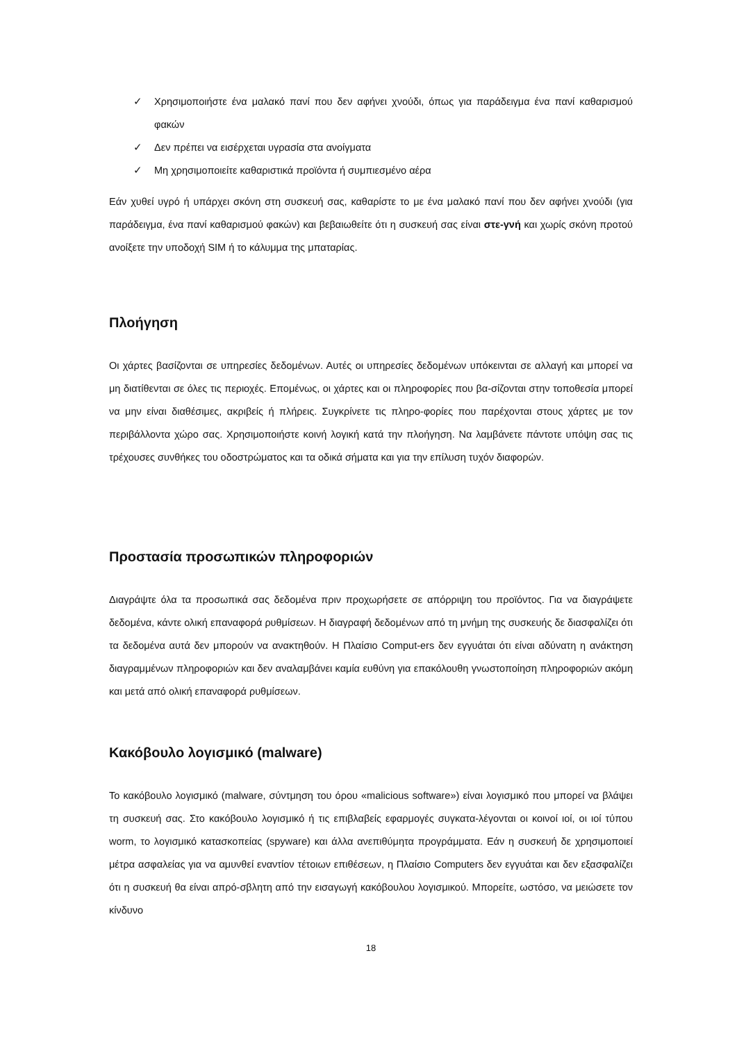✓ Χρησιμοποιήστε ένα μαλακό πανί που δεν αφήνει χνούδι, όπως για παράδειγμα ένα πανί καθαρισμού φακών
✓ Δεν πρέπει να εισέρχεται υγρασία στα ανοίγματα
✓ Μη χρησιμοποιείτε καθαριστικά προϊόντα ή συμπιεσμένο αέρα
Εάν χυθεί υγρό ή υπάρχει σκόνη στη συσκευή σας, καθαρίστε το με ένα μαλακό πανί που δεν αφήνει χνούδι (για παράδειγμα, ένα πανί καθαρισμού φακών) και βεβαιωθείτε ότι η συσκευή σας είναι στε-γνή και χωρίς σκόνη προτού ανοίξετε την υποδοχή SIM ή το κάλυμμα της μπαταρίας.
Πλοήγηση
Οι χάρτες βασίζονται σε υπηρεσίες δεδομένων. Αυτές οι υπηρεσίες δεδομένων υπόκεινται σε αλλαγή και μπορεί να μη διατίθενται σε όλες τις περιοχές. Επομένως, οι χάρτες και οι πληροφορίες που βα-σίζονται στην τοποθεσία μπορεί να μην είναι διαθέσιμες, ακριβείς ή πλήρεις. Συγκρίνετε τις πληρο-φορίες που παρέχονται στους χάρτες με τον περιβάλλοντα χώρο σας. Χρησιμοποιήστε κοινή λογική κατά την πλοήγηση. Να λαμβάνετε πάντοτε υπόψη σας τις τρέχουσες συνθήκες του οδοστρώματος και τα οδικά σήματα και για την επίλυση τυχόν διαφορών.
Προστασία προσωπικών πληροφοριών
Διαγράψτε όλα τα προσωπικά σας δεδομένα πριν προχωρήσετε σε απόρριψη του προϊόντος. Για να διαγράψετε δεδομένα, κάντε ολική επαναφορά ρυθμίσεων. Η διαγραφή δεδομένων από τη μνήμη της συσκευής δε διασφαλίζει ότι τα δεδομένα αυτά δεν μπορούν να ανακτηθούν. Η Πλαίσιο Comput-ers δεν εγγυάται ότι είναι αδύνατη η ανάκτηση διαγραμμένων πληροφοριών και δεν αναλαμβάνει καμία ευθύνη για επακόλουθη γνωστοποίηση πληροφοριών ακόμη και μετά από ολική επαναφορά ρυθμίσεων.
Κακόβουλο λογισμικό (malware)
Το κακόβουλο λογισμικό (malware, σύντμηση του όρου «malicious software») είναι λογισμικό που μπορεί να βλάψει τη συσκευή σας. Στο κακόβουλο λογισμικό ή τις επιβλαβείς εφαρμογές συγκατα-λέγονται οι κοινοί ιοί, οι ιοί τύπου worm, το λογισμικό κατασκοπείας (spyware) και άλλα ανεπιθύμητα προγράμματα. Εάν η συσκευή δε χρησιμοποιεί μέτρα ασφαλείας για να αμυνθεί εναντίον τέτοιων επιθέσεων, η Πλαίσιο Computers δεν εγγυάται και δεν εξασφαλίζει ότι η συσκευή θα είναι απρό-σβλητη από την εισαγωγή κακόβουλου λογισμικού. Μπορείτε, ωστόσο, να μειώσετε τον κίνδυνο
18